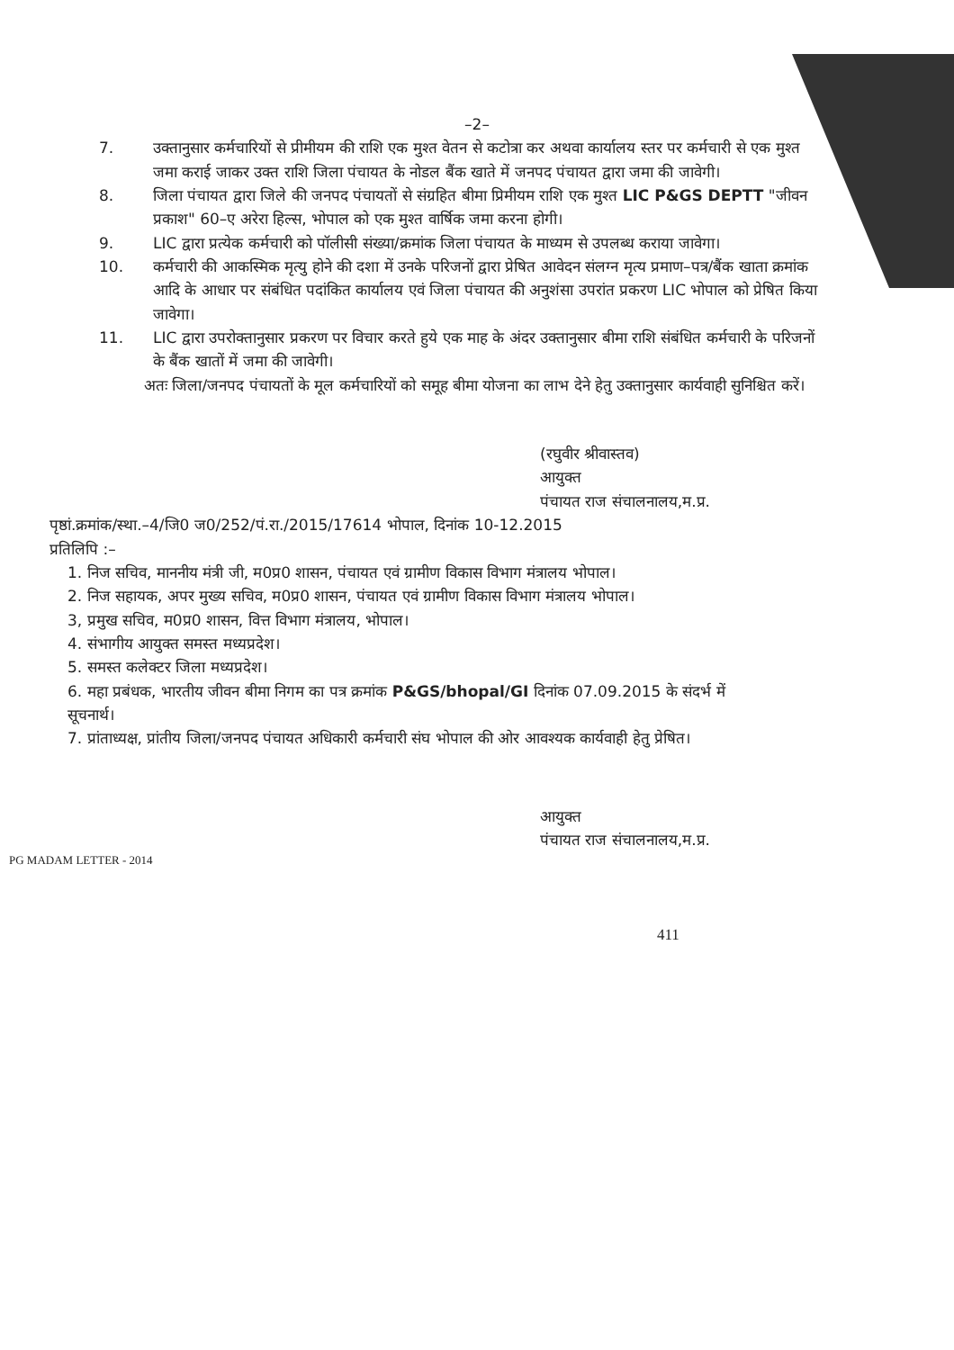–2–
7. उक्तानुसार कर्मचारियों से प्रीमीयम की राशि एक मुश्त वेतन से कटोत्रा कर अथवा कार्यालय स्तर पर कर्मचारी से एक मुश्त जमा कराई जाकर उक्त राशि जिला पंचायत के नोडल बैंक खाते में जनपद पंचायत द्वारा जमा की जावेगी।
8. जिला पंचायत द्वारा जिले की जनपद पंचायतों से संग्रहित बीमा प्रिमीयम राशि एक मुश्त LIC P&GS DEPTT "जीवन प्रकाश" 60–ए अरेरा हिल्स, भोपाल को एक मुश्त वार्षिक जमा करना होगी।
9. LIC द्वारा प्रत्येक कर्मचारी को पॉलीसी संख्या/क्रमांक जिला पंचायत के माध्यम से उपलब्ध कराया जावेगा।
10. कर्मचारी की आकस्मिक मृत्यु होने की दशा में उनके परिजनों द्वारा प्रेषित आवेदन संलग्न मृत्य प्रमाण–पत्र/बैंक खाता क्रमांक आदि के आधार पर संबंधित पदांकित कार्यालय एवं जिला पंचायत की अनुशंसा उपरांत प्रकरण LIC भोपाल को प्रेषित किया जावेगा।
11. LIC द्वारा उपरोक्तानुसार प्रकरण पर विचार करते हुये एक माह के अंदर उक्तानुसार बीमा राशि संबंधित कर्मचारी के परिजनों के बैंक खातों में जमा की जावेगी।
अतः जिला/जनपद पंचायतों के मूल कर्मचारियों को समूह बीमा योजना का लाभ देने हेतु उक्तानुसार कार्यवाही सुनिश्चित करें।
(रघुवीर श्रीवास्तव)
आयुक्त
पंचायत राज संचालनालय,म.प्र.
पृष्ठां.क्रमांक/स्था.–4/जि0 ज0/252/पं.रा./2015/17614 भोपाल, दिनांक 10-12.2015
प्रतिलिपि :–
1. निज सचिव, माननीय मंत्री जी, म0प्र0 शासन, पंचायत एवं ग्रामीण विकास विभाग मंत्रालय भोपाल।
2. निज सहायक, अपर मुख्य सचिव, म0प्र0 शासन, पंचायत एवं ग्रामीण विकास विभाग मंत्रालय भोपाल।
3, प्रमुख सचिव, म0प्र0 शासन, वित्त विभाग मंत्रालय, भोपाल।
4. संभागीय आयुक्त समस्त मध्यप्रदेश।
5. समस्त कलेक्टर जिला मध्यप्रदेश।
6. महा प्रबंधक, भारतीय जीवन बीमा निगम का पत्र क्रमांक P&GS/bhopal/GI दिनांक 07.09.2015 के संदर्भ में सूचनार्थ।
7. प्रांताध्यक्ष, प्रांतीय जिला/जनपद पंचायत अधिकारी कर्मचारी संघ भोपाल की ओर आवश्यक कार्यवाही हेतु प्रेषित।
आयुक्त
पंचायत राज संचालनालय,म.प्र.
PG MADAM LETTER - 2014
411